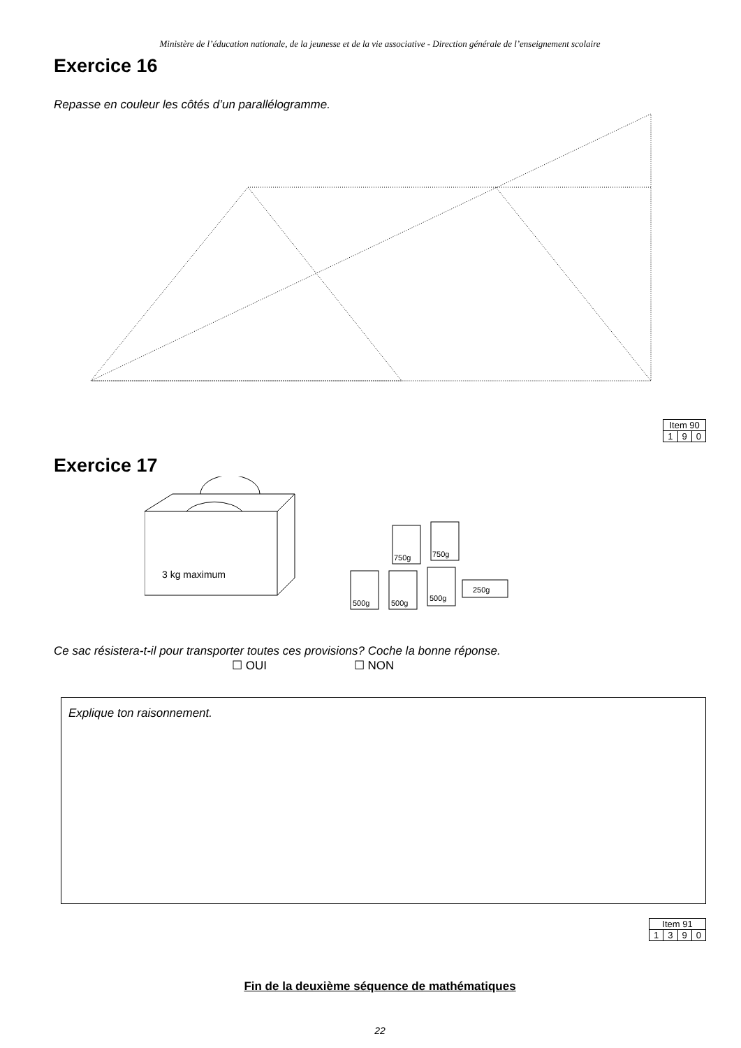Ministère de l’éducation nationale, de la jeunesse et de la vie associative - Direction générale de l’enseignement scolaire
Exercice 16
Repasse en couleur les côtés d’un parallélogramme.
| Item 90 | | |
| --- | --- | --- |
| 1 | 9 | 0 |
Exercice 17
3 kg maximum
750g
750g
500g
500g
500g
250g
Ce sac résistera-t-il pour transporter toutes ces provisions? Coche la bonne réponse.
☐ OUI ☐ NON
Explique ton raisonnement.
| Item 91 | | | |
| --- | --- | --- | --- |
| 1 | 3 | 9 | 0 |
Fin de la deuxième séquence de mathématiques
22